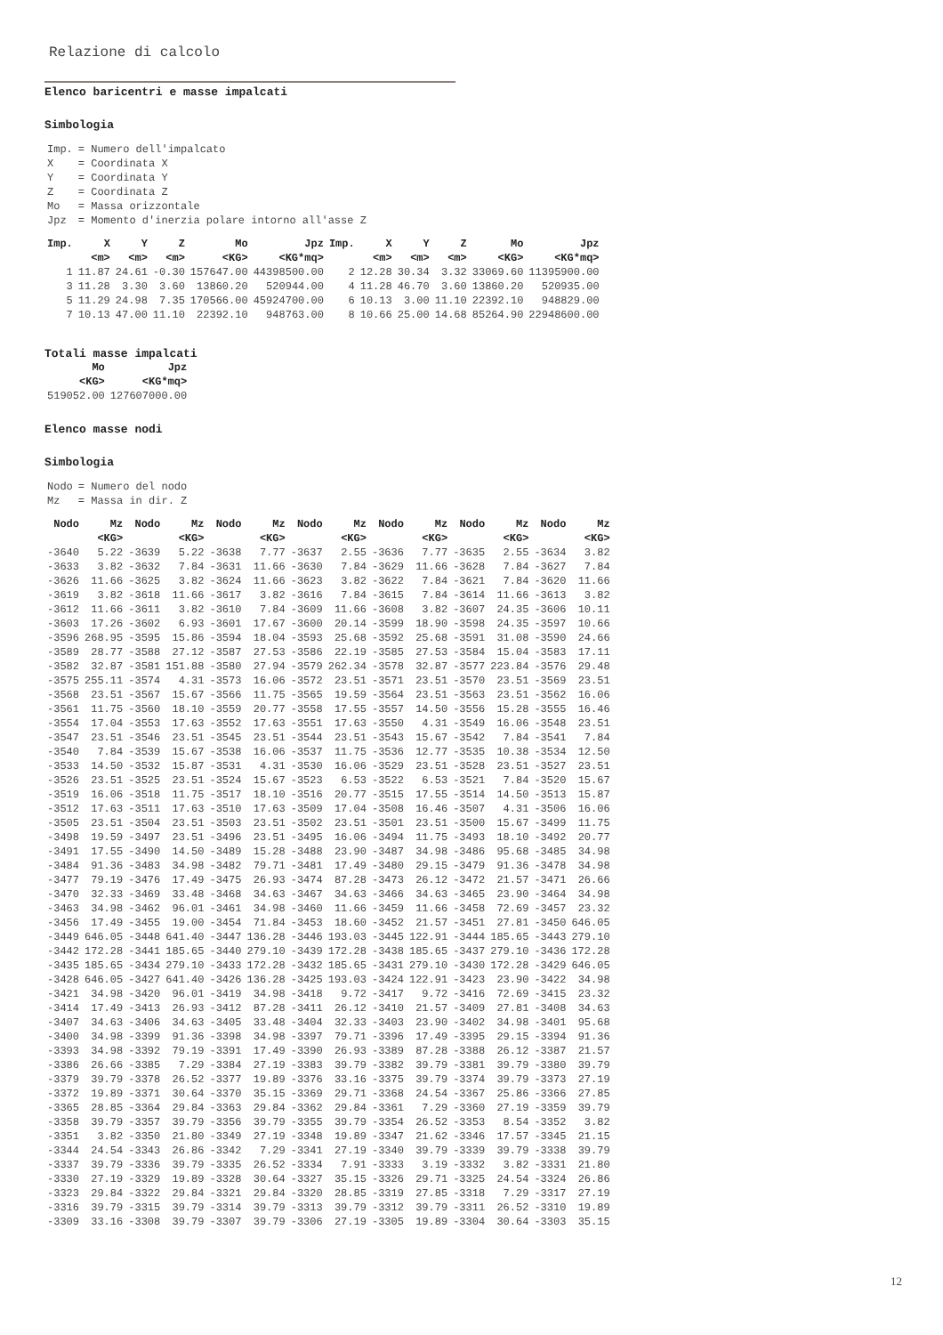Relazione di calcolo
Elenco baricentri e masse impalcati
Simbologia
| Imp. | = Numero dell'impalcato |
| X | = Coordinata X |
| Y | = Coordinata Y |
| Z | = Coordinata Z |
| Mo | = Massa orizzontale |
| Jpz | = Momento d'inerzia polare intorno all'asse Z |
| Imp. | X | Y | Z | Mo | Jpz | Imp. | X | Y | Z | Mo | Jpz |
| --- | --- | --- | --- | --- | --- | --- | --- | --- | --- | --- | --- |
| | <m> | <m> | <m> | <KG> | <KG*mq> | | <m> | <m> | <m> | <KG> | <KG*mq> |
| 1 | 11.87 | 24.61 | -0.30 | 157647.00 | 44398500.00 | 2 | 12.28 | 30.34 | 3.32 | 33069.60 | 11395900.00 |
| 3 | 11.28 | 3.30 | 3.60 | 13860.20 | 520944.00 | 4 | 11.28 | 46.70 | 3.60 | 13860.20 | 520935.00 |
| 5 | 11.29 | 24.98 | 7.35 | 170566.00 | 45924700.00 | 6 | 10.13 | 3.00 | 11.10 | 22392.10 | 948829.00 |
| 7 | 10.13 | 47.00 | 11.10 | 22392.10 | 948763.00 | 8 | 10.66 | 25.00 | 14.68 | 85264.90 | 22948600.00 |
Totali masse impalcati
| Mo | Jpz |
| --- | --- |
| <KG> | <KG*mq> |
| 519052.00 | 127607000.00 |
Elenco masse nodi
Simbologia
| Nodo | = Numero del nodo |
| Mz | = Massa in dir. Z |
| Nodo | Mz | Nodo | Mz | Nodo | Mz | Nodo | Mz | Nodo | Mz | Nodo | Mz | Nodo | Mz |
| --- | --- | --- | --- | --- | --- | --- | --- | --- | --- | --- | --- | --- | --- |
| | <KG> | | <KG> | | <KG> | | <KG> | | <KG> | | <KG> | | <KG> |
| -3640 | 5.22 | -3639 | 5.22 | -3638 | 7.77 | -3637 | 2.55 | -3636 | 7.77 | -3635 | 2.55 | -3634 | 3.82 |
| -3633 | 3.82 | -3632 | 7.84 | -3631 | 11.66 | -3630 | 7.84 | -3629 | 11.66 | -3628 | 7.84 | -3627 | 7.84 |
| -3626 | 11.66 | -3625 | 3.82 | -3624 | 11.66 | -3623 | 3.82 | -3622 | 7.84 | -3621 | 7.84 | -3620 | 11.66 |
| -3619 | 3.82 | -3618 | 11.66 | -3617 | 3.82 | -3616 | 7.84 | -3615 | 7.84 | -3614 | 11.66 | -3613 | 3.82 |
| -3612 | 11.66 | -3611 | 3.82 | -3610 | 7.84 | -3609 | 11.66 | -3608 | 3.82 | -3607 | 24.35 | -3606 | 10.11 |
| -3603 | 17.26 | -3602 | 6.93 | -3601 | 17.67 | -3600 | 20.14 | -3599 | 18.90 | -3598 | 24.35 | -3597 | 10.66 |
| -3596 | 268.95 | -3595 | 15.86 | -3594 | 18.04 | -3593 | 25.68 | -3592 | 25.68 | -3591 | 31.08 | -3590 | 24.66 |
| -3589 | 28.77 | -3588 | 27.12 | -3587 | 27.53 | -3586 | 22.19 | -3585 | 27.53 | -3584 | 15.04 | -3583 | 17.11 |
| -3582 | 32.87 | -3581 | 151.88 | -3580 | 27.94 | -3579 | 262.34 | -3578 | 32.87 | -3577 | 223.84 | -3576 | 29.48 |
| -3575 | 255.11 | -3574 | 4.31 | -3573 | 16.06 | -3572 | 23.51 | -3571 | 23.51 | -3570 | 23.51 | -3569 | 23.51 |
| -3568 | 23.51 | -3567 | 15.67 | -3566 | 11.75 | -3565 | 19.59 | -3564 | 23.51 | -3563 | 23.51 | -3562 | 16.06 |
| -3561 | 11.75 | -3560 | 18.10 | -3559 | 20.77 | -3558 | 17.55 | -3557 | 14.50 | -3556 | 15.28 | -3555 | 16.46 |
| -3554 | 17.04 | -3553 | 17.63 | -3552 | 17.63 | -3551 | 17.63 | -3550 | 4.31 | -3549 | 16.06 | -3548 | 23.51 |
| -3547 | 23.51 | -3546 | 23.51 | -3545 | 23.51 | -3544 | 23.51 | -3543 | 15.67 | -3542 | 7.84 | -3541 | 7.84 |
| -3540 | 7.84 | -3539 | 15.67 | -3538 | 16.06 | -3537 | 11.75 | -3536 | 12.77 | -3535 | 10.38 | -3534 | 12.50 |
| -3533 | 14.50 | -3532 | 15.87 | -3531 | 4.31 | -3530 | 16.06 | -3529 | 23.51 | -3528 | 23.51 | -3527 | 23.51 |
| -3526 | 23.51 | -3525 | 23.51 | -3524 | 15.67 | -3523 | 6.53 | -3522 | 6.53 | -3521 | 7.84 | -3520 | 15.67 |
| -3519 | 16.06 | -3518 | 11.75 | -3517 | 18.10 | -3516 | 20.77 | -3515 | 17.55 | -3514 | 14.50 | -3513 | 15.87 |
| -3512 | 17.63 | -3511 | 17.63 | -3510 | 17.63 | -3509 | 17.04 | -3508 | 16.46 | -3507 | 4.31 | -3506 | 16.06 |
| -3505 | 23.51 | -3504 | 23.51 | -3503 | 23.51 | -3502 | 23.51 | -3501 | 23.51 | -3500 | 15.67 | -3499 | 11.75 |
| -3498 | 19.59 | -3497 | 23.51 | -3496 | 23.51 | -3495 | 16.06 | -3494 | 11.75 | -3493 | 18.10 | -3492 | 20.77 |
| -3491 | 17.55 | -3490 | 14.50 | -3489 | 15.28 | -3488 | 23.90 | -3487 | 34.98 | -3486 | 95.68 | -3485 | 34.98 |
| -3484 | 91.36 | -3483 | 34.98 | -3482 | 79.71 | -3481 | 17.49 | -3480 | 29.15 | -3479 | 91.36 | -3478 | 34.98 |
| -3477 | 79.19 | -3476 | 17.49 | -3475 | 26.93 | -3474 | 87.28 | -3473 | 26.12 | -3472 | 21.57 | -3471 | 26.66 |
| -3470 | 32.33 | -3469 | 33.48 | -3468 | 34.63 | -3467 | 34.63 | -3466 | 34.63 | -3465 | 23.90 | -3464 | 34.98 |
| -3463 | 34.98 | -3462 | 96.01 | -3461 | 34.98 | -3460 | 11.66 | -3459 | 11.66 | -3458 | 72.69 | -3457 | 23.32 |
| -3456 | 17.49 | -3455 | 19.00 | -3454 | 71.84 | -3453 | 18.60 | -3452 | 21.57 | -3451 | 27.81 | -3450 | 646.05 |
| -3449 | 646.05 | -3448 | 641.40 | -3447 | 136.28 | -3446 | 193.03 | -3445 | 122.91 | -3444 | 185.65 | -3443 | 279.10 |
| -3442 | 172.28 | -3441 | 185.65 | -3440 | 279.10 | -3439 | 172.28 | -3438 | 185.65 | -3437 | 279.10 | -3436 | 172.28 |
| -3435 | 185.65 | -3434 | 279.10 | -3433 | 172.28 | -3432 | 185.65 | -3431 | 279.10 | -3430 | 172.28 | -3429 | 646.05 |
| -3428 | 646.05 | -3427 | 641.40 | -3426 | 136.28 | -3425 | 193.03 | -3424 | 122.91 | -3423 | 23.90 | -3422 | 34.98 |
| -3421 | 34.98 | -3420 | 96.01 | -3419 | 34.98 | -3418 | 9.72 | -3417 | 9.72 | -3416 | 72.69 | -3415 | 23.32 |
| -3414 | 17.49 | -3413 | 26.93 | -3412 | 87.28 | -3411 | 26.12 | -3410 | 21.57 | -3409 | 27.81 | -3408 | 34.63 |
| -3407 | 34.63 | -3406 | 34.63 | -3405 | 33.48 | -3404 | 32.33 | -3403 | 23.90 | -3402 | 34.98 | -3401 | 95.68 |
| -3400 | 34.98 | -3399 | 91.36 | -3398 | 34.98 | -3397 | 79.71 | -3396 | 17.49 | -3395 | 29.15 | -3394 | 91.36 |
| -3393 | 34.98 | -3392 | 79.19 | -3391 | 17.49 | -3390 | 26.93 | -3389 | 87.28 | -3388 | 26.12 | -3387 | 21.57 |
| -3386 | 26.66 | -3385 | 7.29 | -3384 | 27.19 | -3383 | 39.79 | -3382 | 39.79 | -3381 | 39.79 | -3380 | 39.79 |
| -3379 | 39.79 | -3378 | 26.52 | -3377 | 19.89 | -3376 | 33.16 | -3375 | 39.79 | -3374 | 39.79 | -3373 | 27.19 |
| -3372 | 19.89 | -3371 | 30.64 | -3370 | 35.15 | -3369 | 29.71 | -3368 | 24.54 | -3367 | 25.86 | -3366 | 27.85 |
| -3365 | 28.85 | -3364 | 29.84 | -3363 | 29.84 | -3362 | 29.84 | -3361 | 7.29 | -3360 | 27.19 | -3359 | 39.79 |
| -3358 | 39.79 | -3357 | 39.79 | -3356 | 39.79 | -3355 | 39.79 | -3354 | 26.52 | -3353 | 8.54 | -3352 | 3.82 |
| -3351 | 3.82 | -3350 | 21.80 | -3349 | 27.19 | -3348 | 19.89 | -3347 | 21.62 | -3346 | 17.57 | -3345 | 21.15 |
| -3344 | 24.54 | -3343 | 26.86 | -3342 | 7.29 | -3341 | 27.19 | -3340 | 39.79 | -3339 | 39.79 | -3338 | 39.79 |
| -3337 | 39.79 | -3336 | 39.79 | -3335 | 26.52 | -3334 | 7.91 | -3333 | 3.19 | -3332 | 3.82 | -3331 | 21.80 |
| -3330 | 27.19 | -3329 | 19.89 | -3328 | 30.64 | -3327 | 35.15 | -3326 | 29.71 | -3325 | 24.54 | -3324 | 26.86 |
| -3323 | 29.84 | -3322 | 29.84 | -3321 | 29.84 | -3320 | 28.85 | -3319 | 27.85 | -3318 | 7.29 | -3317 | 27.19 |
| -3316 | 39.79 | -3315 | 39.79 | -3314 | 39.79 | -3313 | 39.79 | -3312 | 39.79 | -3311 | 26.52 | -3310 | 19.89 |
| -3309 | 33.16 | -3308 | 39.79 | -3307 | 39.79 | -3306 | 27.19 | -3305 | 19.89 | -3304 | 30.64 | -3303 | 35.15 |
12